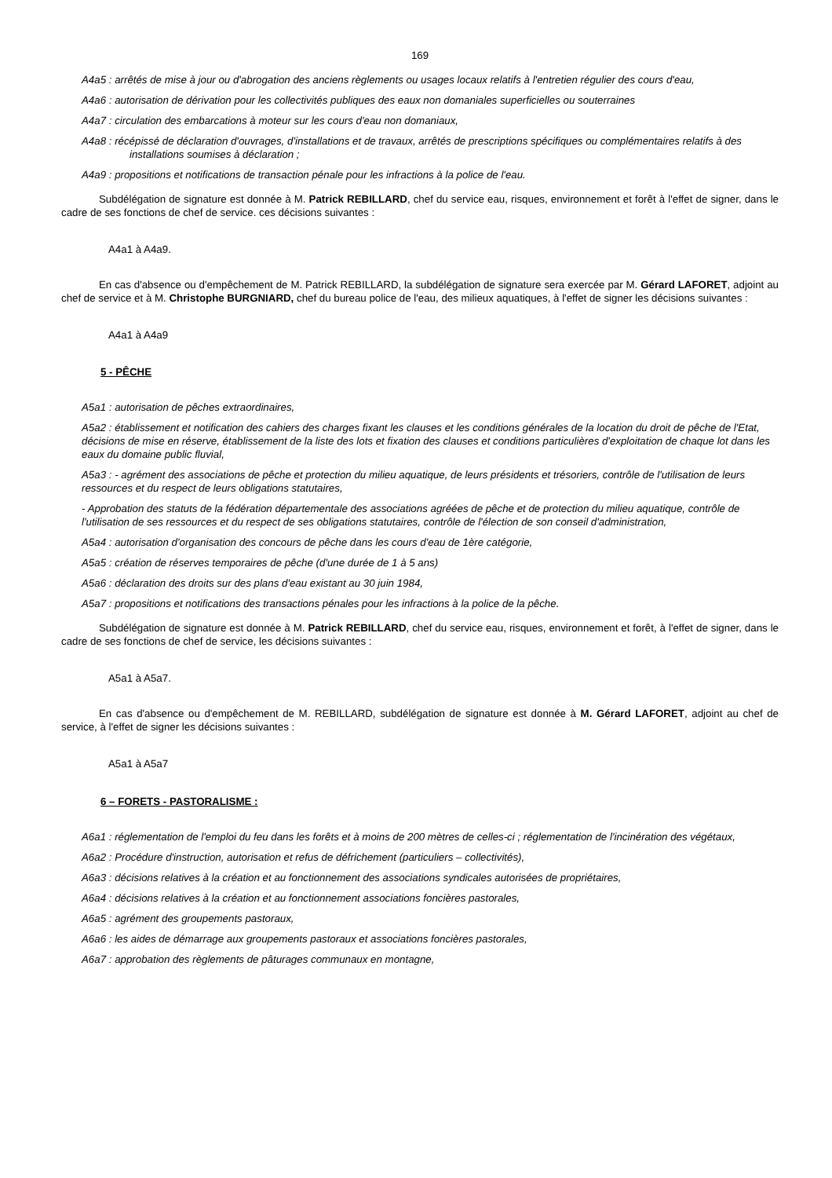169
A4a5 : arrêtés de mise à jour ou d'abrogation des anciens règlements ou usages locaux relatifs à l'entretien régulier des cours d'eau,
A4a6 : autorisation de dérivation pour les collectivités publiques des eaux non domaniales superficielles ou souterraines
A4a7 : circulation des embarcations à moteur sur les cours d'eau non domaniaux,
A4a8 : récépissé de déclaration d'ouvrages, d'installations et de travaux, arrêtés de prescriptions spécifiques ou complémentaires relatifs à des installations soumises à déclaration ;
A4a9 : propositions et notifications de transaction pénale pour les infractions à la police de l'eau.
Subdélégation de signature est donnée à M. Patrick REBILLARD, chef du service eau, risques, environnement et forêt à l'effet de signer, dans le cadre de ses fonctions de chef de service. ces décisions suivantes :
A4a1 à A4a9.
En cas d'absence ou d'empêchement de M. Patrick REBILLARD, la subdélégation de signature sera exercée par M. Gérard LAFORET, adjoint au chef de service et à M. Christophe BURGNIARD, chef du bureau police de l'eau, des milieux aquatiques, à l'effet de signer les décisions suivantes :
A4a1 à A4a9
5 - PÊCHE
A5a1 : autorisation de pêches extraordinaires,
A5a2 : établissement et notification des cahiers des charges fixant les clauses et les conditions générales de la location du droit de pêche de l'Etat, décisions de mise en réserve, établissement de la liste des lots et fixation des clauses et conditions particulières d'exploitation de chaque lot dans les eaux du domaine public fluvial,
A5a3 : - agrément des associations de pêche et protection du milieu aquatique, de leurs présidents et trésoriers, contrôle de l'utilisation de leurs ressources et du respect de leurs obligations statutaires,
- Approbation des statuts de la fédération départementale des associations agréées de pêche et de protection du milieu aquatique, contrôle de l'utilisation de ses ressources et du respect de ses obligations statutaires, contrôle de l'élection de son conseil d'administration,
A5a4 : autorisation d'organisation des concours de pêche dans les cours d'eau de 1ère catégorie,
A5a5 : création de réserves temporaires de pêche (d'une durée de 1 à 5 ans)
A5a6 : déclaration des droits sur des plans d'eau existant au 30 juin 1984,
A5a7 : propositions et notifications des transactions pénales pour les infractions à la police de la pêche.
Subdélégation de signature est donnée à M. Patrick REBILLARD, chef du service eau, risques, environnement et forêt, à l'effet de signer, dans le cadre de ses fonctions de chef de service, les décisions suivantes :
A5a1 à A5a7.
En cas d'absence ou d'empêchement de M. REBILLARD, subdélégation de signature est donnée à M. Gérard LAFORET, adjoint au chef de service, à l'effet de signer les décisions suivantes :
A5a1 à A5a7
6 – FORETS - PASTORALISME :
A6a1 : réglementation de l'emploi du feu dans les forêts et à moins de 200 mètres de celles-ci ; réglementation de l'incinération des végétaux,
A6a2 : Procédure d'instruction, autorisation et refus de défrichement (particuliers – collectivités),
A6a3 : décisions relatives à la création et au fonctionnement des associations syndicales autorisées de propriétaires,
A6a4 : décisions relatives à la création et au fonctionnement associations foncières pastorales,
A6a5 : agrément des groupements pastoraux,
A6a6 : les aides de démarrage aux groupements pastoraux et associations foncières pastorales,
A6a7 : approbation des règlements de pâturages communaux en montagne,